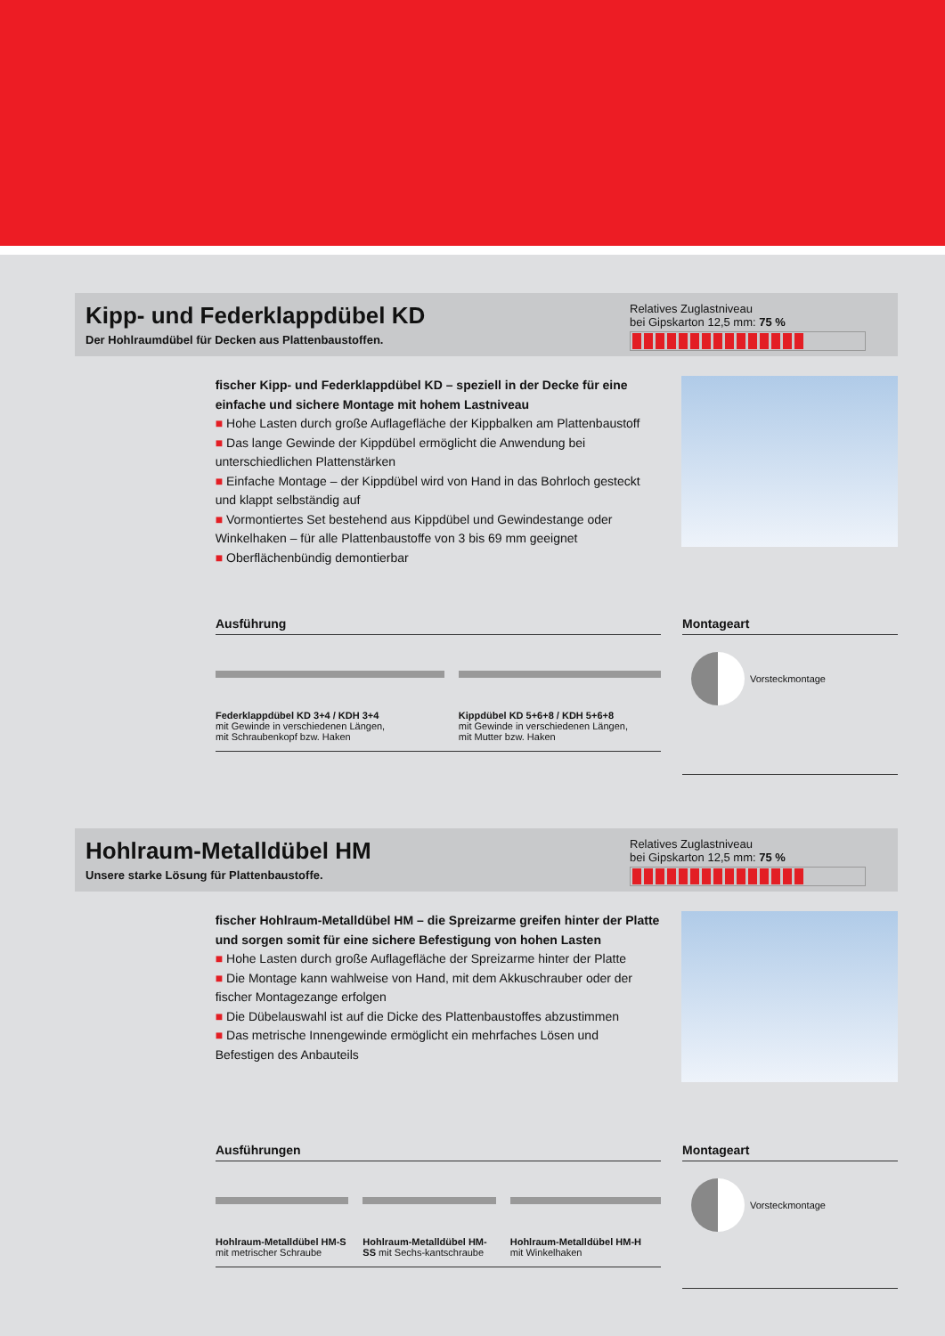Kipp- und Federklappdübel KD
Der Hohlraumdübel für Decken aus Plattenbaustoffen.
Relatives Zuglastniveau
bei Gipskarton 12,5 mm: 75 %
fischer Kipp- und Federklappdübel KD – speziell in der Decke für eine einfache und sichere Montage mit hohem Lastniveau
■ Hohe Lasten durch große Auflagefläche der Kippbalken am Plattenbaustoff
■ Das lange Gewinde der Kippdübel ermöglicht die Anwendung bei unterschiedlichen Plattenstärken
■ Einfache Montage – der Kippdübel wird von Hand in das Bohrloch gesteckt und klappt selbständig auf
■ Vormontiertes Set bestehend aus Kippdübel und Gewindestange oder Winkelhaken – für alle Plattenbaustoffe von 3 bis 69 mm geeignet
■ Oberflächenbündig demontierbar
Ausführung
Federklappdübel KD 3+4 / KDH 3+4
mit Gewinde in verschiedenen Längen,
mit Schraubenkopf bzw. Haken
Kippdübel KD 5+6+8 / KDH 5+6+8
mit Gewinde in verschiedenen Längen,
mit Mutter bzw. Haken
Montageart
Vorsteckmontage
Hohlraum-Metalldübel HM
Unsere starke Lösung für Plattenbaustoffe.
Relatives Zuglastniveau
bei Gipskarton 12,5 mm: 75 %
fischer Hohlraum-Metalldübel HM – die Spreizarme greifen hinter der Platte und sorgen somit für eine sichere Befestigung von hohen Lasten
■ Hohe Lasten durch große Auflagefläche der Spreizarme hinter der Platte
■ Die Montage kann wahlweise von Hand, mit dem Akkuschrauber oder der fischer Montagezange erfolgen
■ Die Dübelauswahl ist auf die Dicke des Plattenbaustoffes abzustimmen
■ Das metrische Innengewinde ermöglicht ein mehrfaches Lösen und Befestigen des Anbauteils
Ausführungen
Hohlraum-Metalldübel HM-S mit metrischer Schraube
Hohlraum-Metalldübel HM-SS mit Sechs-kantschraube
Hohlraum-Metalldübel HM-H
mit Winkelhaken
Montageart
Vorsteckmontage